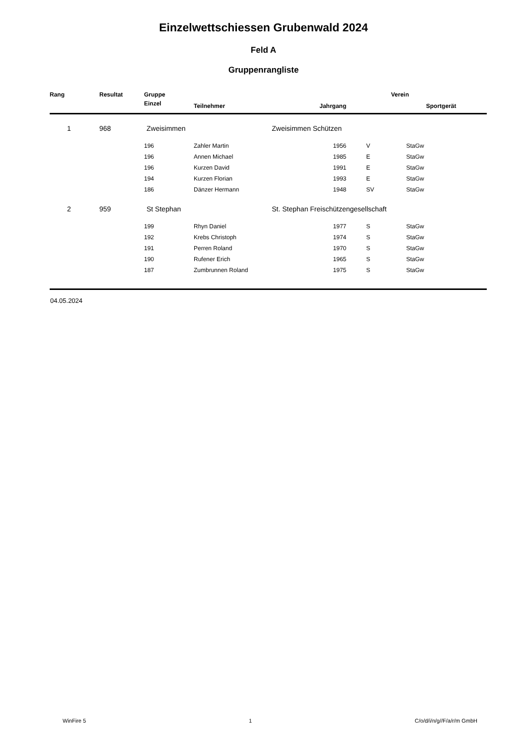Einzelwettschiessen Grubenwald 2024
Feld A
Gruppenrangliste
| Rang | Resultat | Gruppe | | Verein | | |
| --- | --- | --- | --- | --- | --- | --- |
| | | Einzel | Teilnehmer | Jahrgang | | Sportgerät |
| 1 | 968 | Zweisimmen | | Zweisimmen Schützen | | |
| | | 196 | Zahler Martin | 1956 | V | StaGw |
| | | 196 | Annen Michael | 1985 | E | StaGw |
| | | 196 | Kurzen David | 1991 | E | StaGw |
| | | 194 | Kurzen Florian | 1993 | E | StaGw |
| | | 186 | Dänzer Hermann | 1948 | SV | StaGw |
| 2 | 959 | St Stephan | | St. Stephan Freischützengesellschaft | | |
| | | 199 | Rhyn Daniel | 1977 | S | StaGw |
| | | 192 | Krebs Christoph | 1974 | S | StaGw |
| | | 191 | Perren Roland | 1970 | S | StaGw |
| | | 190 | Rufener Erich | 1965 | S | StaGw |
| | | 187 | Zumbrunnen Roland | 1975 | S | StaGw |
04.05.2024
WinFire 5 1 C/o/d/i/n/g//F/a/r/m GmbH